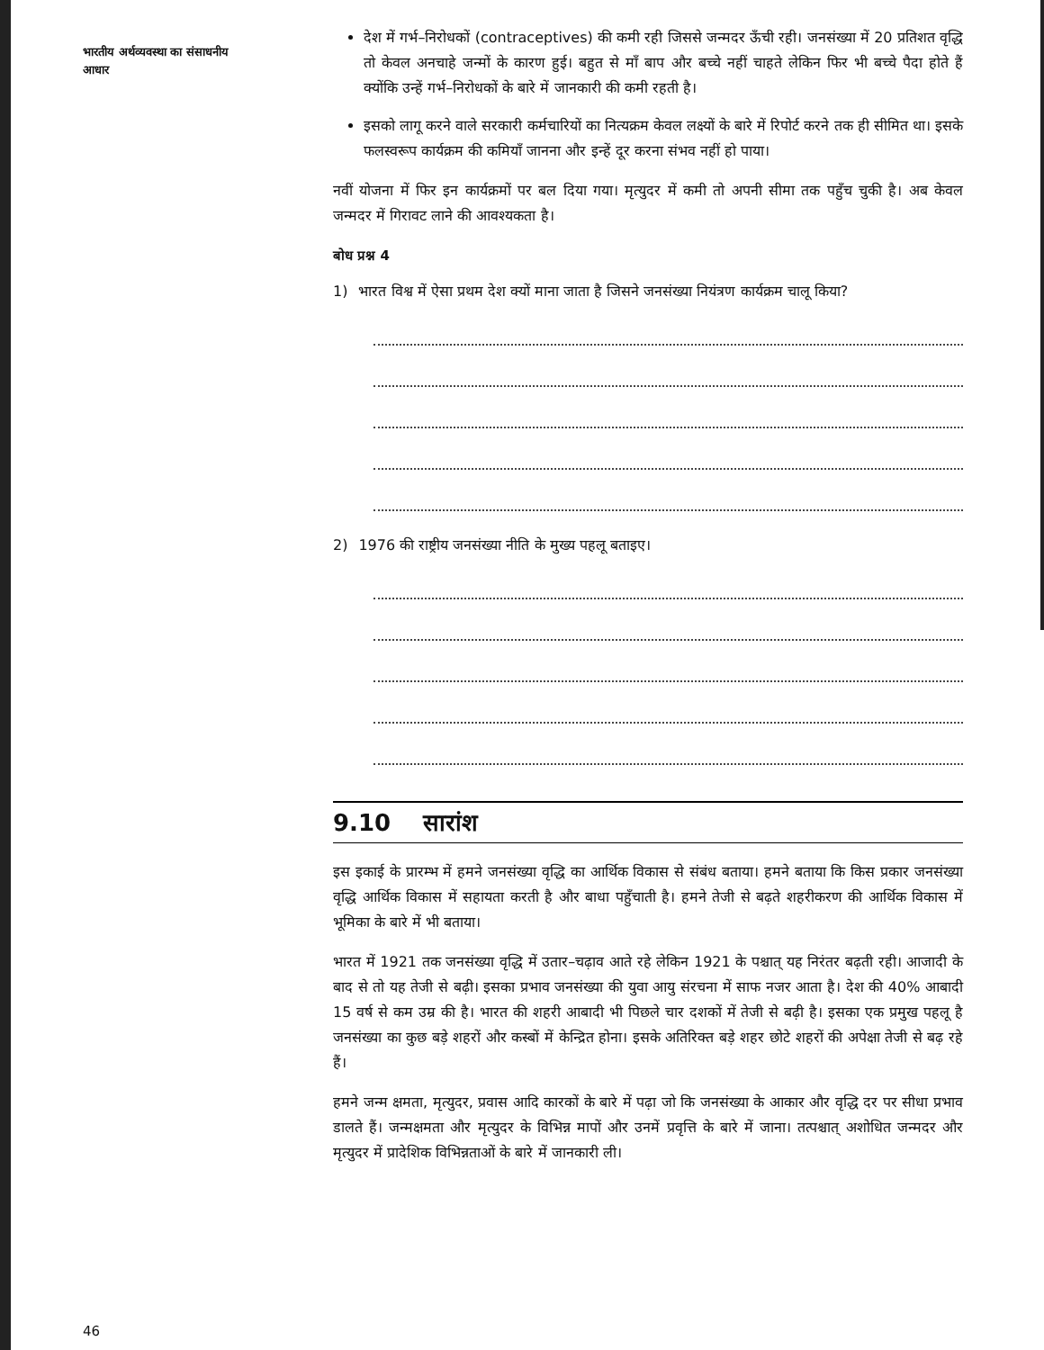भारतीय अर्थव्यवस्था का संसाधनीय आधार
देश में गर्भ–निरोधकों (contraceptives) की कमी रही जिससे जन्मदर ऊँची रही। जनसंख्या में 20 प्रतिशत वृद्धि तो केवल अनचाहे जन्मों के कारण हुई। बहुत से माँ बाप और बच्चे नहीं चाहते लेकिन फिर भी बच्चे पैदा होते हैं क्योंकि उन्हें गर्भ–निरोधकों के बारे में जानकारी की कमी रहती है।
इसको लागू करने वाले सरकारी कर्मचारियों का नित्यक्रम केवल लक्ष्यों के बारे में रिपोर्ट करने तक ही सीमित था। इसके फलस्वरूप कार्यक्रम की कमियाँ जानना और इन्हें दूर करना संभव नहीं हो पाया।
नवीं योजना में फिर इन कार्यक्रमों पर बल दिया गया। मृत्युदर में कमी तो अपनी सीमा तक पहुँच चुकी है। अब केवल जन्मदर में गिरावट लाने की आवश्यकता है।
बोध प्रश्न 4
1) भारत विश्व में ऐसा प्रथम देश क्यों माना जाता है जिसने जनसंख्या नियंत्रण कार्यक्रम चालू किया?
2) 1976 की राष्ट्रीय जनसंख्या नीति के मुख्य पहलू बताइए।
9.10 सारांश
इस इकाई के प्रारम्भ में हमने जनसंख्या वृद्धि का आर्थिक विकास से संबंध बताया। हमने बताया कि किस प्रकार जनसंख्या वृद्धि आर्थिक विकास में सहायता करती है और बाधा पहुँचाती है। हमने तेजी से बढ़ते शहरीकरण की आर्थिक विकास में भूमिका के बारे में भी बताया।
भारत में 1921 तक जनसंख्या वृद्धि में उतार–चढ़ाव आते रहे लेकिन 1921 के पश्चात् यह निरंतर बढ़ती रही। आजादी के बाद से तो यह तेजी से बढ़ी। इसका प्रभाव जनसंख्या की युवा आयु संरचना में साफ नजर आता है। देश की 40% आबादी 15 वर्ष से कम उम्र की है। भारत की शहरी आबादी भी पिछले चार दशकों में तेजी से बढ़ी है। इसका एक प्रमुख पहलू है जनसंख्या का कुछ बड़े शहरों और कस्बों में केन्द्रित होना। इसके अतिरिक्त बड़े शहर छोटे शहरों की अपेक्षा तेजी से बढ़ रहे हैं।
हमने जन्म क्षमता, मृत्युदर, प्रवास आदि कारकों के बारे में पढ़ा जो कि जनसंख्या के आकार और वृद्धि दर पर सीधा प्रभाव डालते हैं। जन्मक्षमता और मृत्युदर के विभिन्न मापों और उनमें प्रवृत्ति के बारे में जाना। तत्पश्चात् अशोधित जन्मदर और मृत्युदर में प्रादेशिक विभिन्नताओं के बारे में जानकारी ली।
46